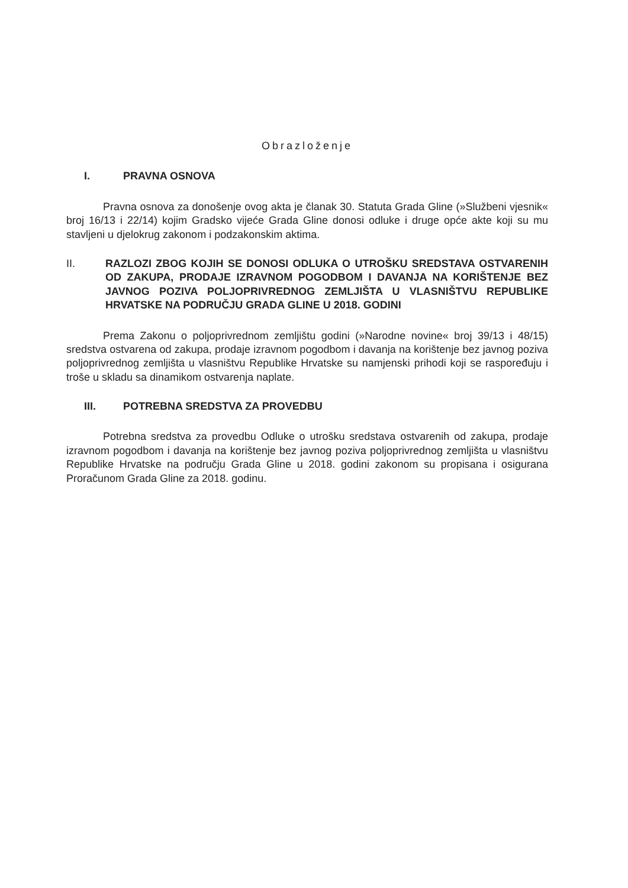Obrazloženje
I. PRAVNA OSNOVA
Pravna osnova za donošenje ovog akta je članak 30. Statuta Grada Gline (»Službeni vjesnik« broj 16/13 i 22/14) kojim Gradsko vijeće Grada Gline donosi odluke i druge opće akte koji su mu stavljeni u djelokrug zakonom i podzakonskim aktima.
II. RAZLOZI ZBOG KOJIH SE DONOSI ODLUKA O UTROŠKU SREDSTAVA OSTVARENIH OD ZAKUPA, PRODAJE IZRAVNOM POGODBOM I DAVANJA NA KORIŠTENJE BEZ JAVNOG POZIVA POLJOPRIVREDNOG ZEMLJIŠTA U VLASNIŠTVU REPUBLIKE HRVATSKE NA PODRUČJU GRADA GLINE U 2018. GODINI
Prema Zakonu o poljoprivrednom zemljištu godini (»Narodne novine« broj 39/13 i 48/15) sredstva ostvarena od zakupa, prodaje izravnom pogodbom i davanja na korištenje bez javnog poziva poljoprivrednog zemljišta u vlasništvu Republike Hrvatske su namjenski prihodi koji se raspoređuju i troše u skladu sa dinamikom ostvarenja naplate.
III. POTREBNA SREDSTVA ZA PROVEDBU
Potrebna sredstva za provedbu Odluke o utrošku sredstava ostvarenih od zakupa, prodaje izravnom pogodbom i davanja na korištenje bez javnog poziva poljoprivrednog zemljišta u vlasništvu Republike Hrvatske na području Grada Gline u 2018. godini zakonom su propisana i osigurana Proračunom Grada Gline za 2018. godinu.